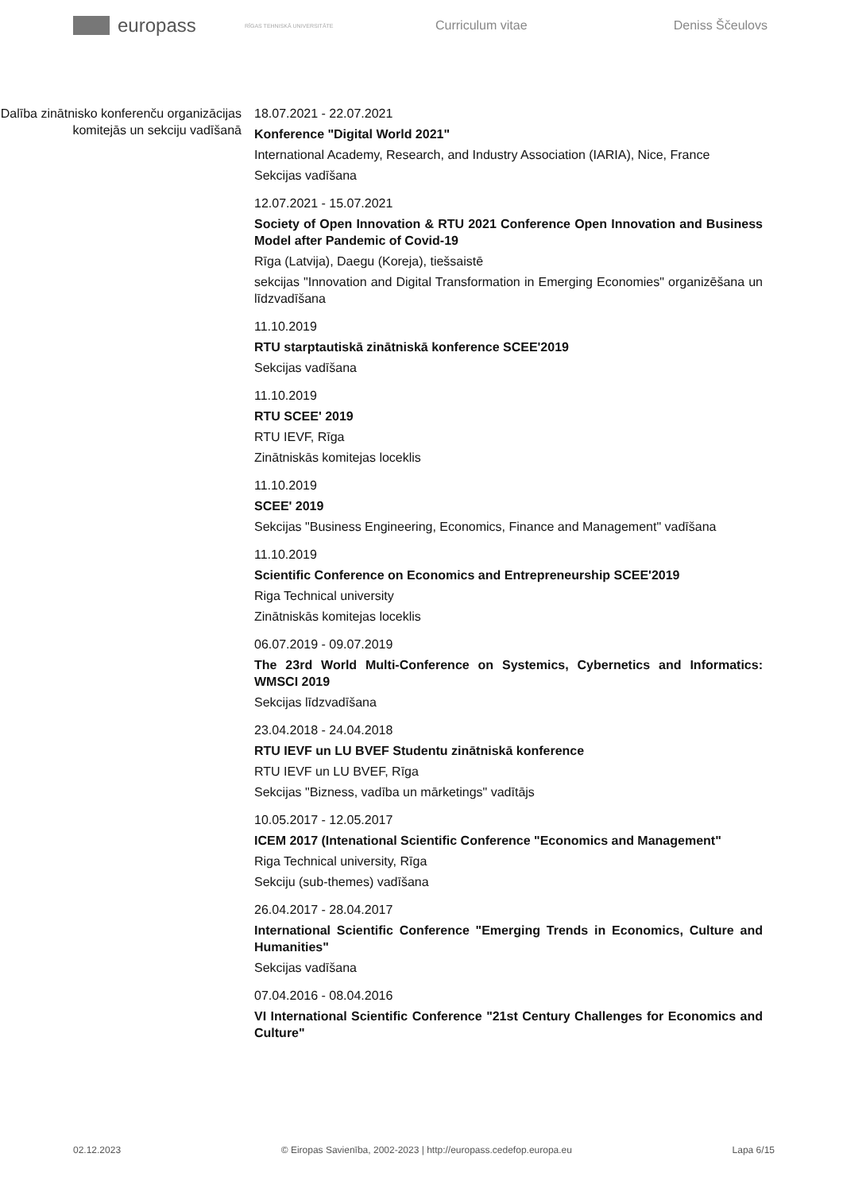europass
RĪGAS TEHNISKĀ UNIVERSITĀTE
Curriculum vitae Deniss Ščeulovs
Dalība zinātnisko konferenču organizācijas komitejās un sekciju vadīšanā
18.07.2021 - 22.07.2021
Konference "Digital World 2021"
International Academy, Research, and Industry Association (IARIA), Nice, France
Sekcijas vadīšana
12.07.2021 - 15.07.2021
Society of Open Innovation & RTU 2021 Conference Open Innovation and Business Model after Pandemic of Covid-19
Rīga (Latvija), Daegu (Koreja), tiešsaistē
sekcijas "Innovation and Digital Transformation in Emerging Economies" organizēšana un līdzvadīšana
11.10.2019
RTU starptautiskā zinātniskā konference SCEE'2019
Sekcijas vadīšana
11.10.2019
RTU SCEE' 2019
RTU IEVF, Rīga
Zinātniskās komitejas loceklis
11.10.2019
SCEE' 2019
Sekcijas "Business Engineering, Economics, Finance and Management" vadīšana
11.10.2019
Scientific Conference on Economics and Entrepreneurship SCEE'2019
Riga Technical university
Zinātniskās komitejas loceklis
06.07.2019 - 09.07.2019
The 23rd World Multi-Conference on Systemics, Cybernetics and Informatics: WMSCI 2019
Sekcijas līdzvadīšana
23.04.2018 - 24.04.2018
RTU IEVF un LU BVEF Studentu zinātniskā konference
RTU IEVF un LU BVEF, Rīga
Sekcijas "Bizness, vadība un mārketings" vadītājs
10.05.2017 - 12.05.2017
ICEM 2017 (Intenational Scientific Conference "Economics and Management"
Riga Technical university, Rīga
Sekciju (sub-themes) vadīšana
26.04.2017 - 28.04.2017
International Scientific Conference "Emerging Trends in Economics, Culture and Humanities"
Sekcijas vadīšana
07.04.2016 - 08.04.2016
VI International Scientific Conference "21st Century Challenges for Economics and Culture"
02.12.2023 © Eiropas Savienība, 2002-2023 | http://europass.cedefop.europa.eu Lapa 6/15